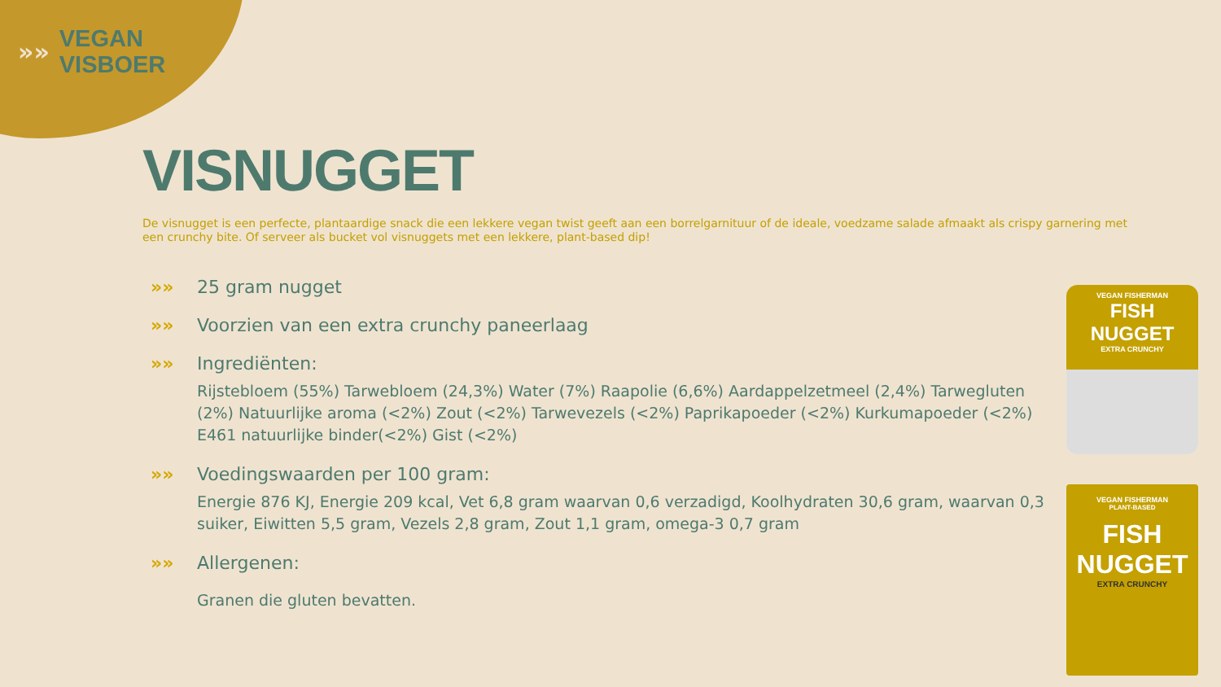»»
VEGAN
VISBOER
VISNUGGET
De visnugget is een perfecte, plantaardige snack die een lekkere vegan twist geeft aan een borrelgarnituur of de ideale, voedzame salade afmaakt als crispy garnering met een crunchy bite. Of serveer als bucket vol visnuggets met een lekkere, plant-based dip!
»» 25 gram nugget
»» Voorzien van een extra crunchy paneerlaag
»» Ingrediënten:
Rijstebloem (55%) Tarwebloem (24,3%) Water (7%) Raapolie (6,6%) Aardappelzetmeel (2,4%) Tarwegluten (2%) Natuurlijke aroma (<2%) Zout (<2%) Tarwevezels (<2%) Paprikapoeder (<2%) Kurkumapoeder (<2%) E461 natuurlijke binder(<2%) Gist (<2%)
»» Voedingswaarden per 100 gram:
Energie 876 KJ, Energie 209 kcal, Vet 6,8 gram waarvan 0,6 verzadigd, Koolhydraten 30,6 gram, waarvan 0,3 suiker, Eiwitten 5,5 gram, Vezels 2,8 gram, Zout 1,1 gram, omega-3 0,7 gram
»» Allergenen:
Granen die gluten bevatten.
VEGAN FISHERMAN
FISH NUGGET
EXTRA CRUNCHY
VEGAN FISHERMAN
PLANT-BASED
FISH NUGGET
EXTRA CRUNCHY